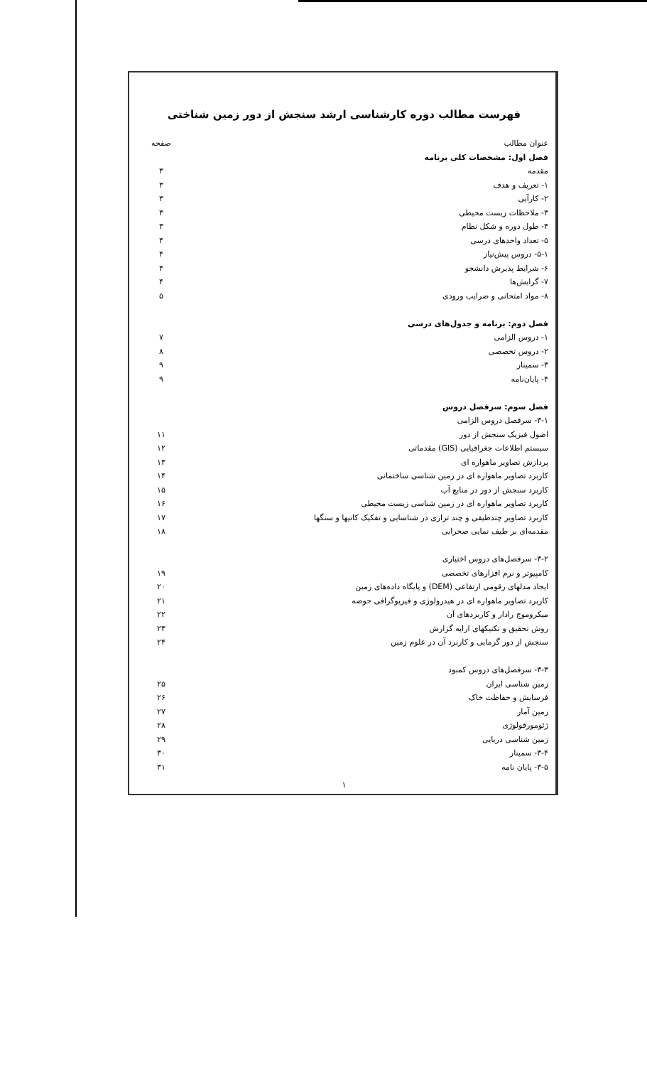فهرست مطالب دوره کارشناسی ارشد سنجش از دور زمین شناختی
| عنوان مطالب | صفحه |
| فصل اول: مشخصات کلی برنامه | |
| مقدمه | ۳ |
| ۱- تعریف و هدف | ۳ |
| ۲- کارآیی | ۳ |
| ۳- ملاحظات زیست محیطی | ۳ |
| ۴- طول دوره و شکل نظام | ۳ |
| ۵- تعداد واحدهای درسی | ۴ |
| ۵-۱- دروس پیش‌نیاز | ۴ |
| ۶- شرایط پذیرش دانشجو | ۴ |
| ۷- گرایش‌ها | ۴ |
| ۸- مواد امتحانی و ضرایب ورودی | ۵ |
| فصل دوم: برنامه و جدول‌های درسی | |
| ۱- دروس الزامی | ۷ |
| ۲- دروس تخصصی | ۸ |
| ۳- سمینار | ۹ |
| ۴- پایان‌نامه | ۹ |
| فصل سوم: سرفصل دروس | |
| ۳-۱- سرفصل دروس الزامی | |
| اصول فیزیک سنجش از دور | ۱۱ |
| سیستم اطلاعات جغرافیایی (GIS) مقدماتی | ۱۲ |
| پردازش تصاویر ماهواره ای | ۱۳ |
| کاربرد تصاویر ماهواره ای در زمین شناسی ساختمانی | ۱۴ |
| کاربرد سنجش از دور در منابع آب | ۱۵ |
| کاربرد تصاویر ماهواره ای در زمین شناسی زیست محیطی | ۱۶ |
| کاربرد تصاویر چندطیفی و چند ترازی در شناسایی و تفکیک کانیها و سنگها | ۱۷ |
| مقدمه‌ای بر طیف نمایی صحرایی | ۱۸ |
| ۳-۲- سرفصل‌های دروس اختیاری | |
| کامپیوتر و نرم افزارهای تخصصی | ۱۹ |
| ایجاد مدلهای رقومی ارتفاعی (DEM) و پایگاه داده‌های زمین | ۲۰ |
| کاربرد تصاویر ماهواره ای در هیدرولوژی و فیزیوگرافی حوضه | ۲۱ |
| میکروموج رادار و کاربردهای آن | ۲۲ |
| روش تحقیق و تکنیکهای ارایه گزارش | ۲۳ |
| سنجش از دور گرمایی و کاربرد آن در علوم زمین | ۲۴ |
| ۳-۳- سرفصل‌های دروس کمبود | |
| زمین شناسی ایران | ۲۵ |
| فرسایش و حفاظت خاک | ۲۶ |
| زمین آمار | ۲۷ |
| ژئومورفولوژی | ۲۸ |
| زمین شناسی دریایی | ۲۹ |
| ۳-۴- سمینار | ۳۰ |
| ۳-۵- پایان نامه | ۳۱ |
۱